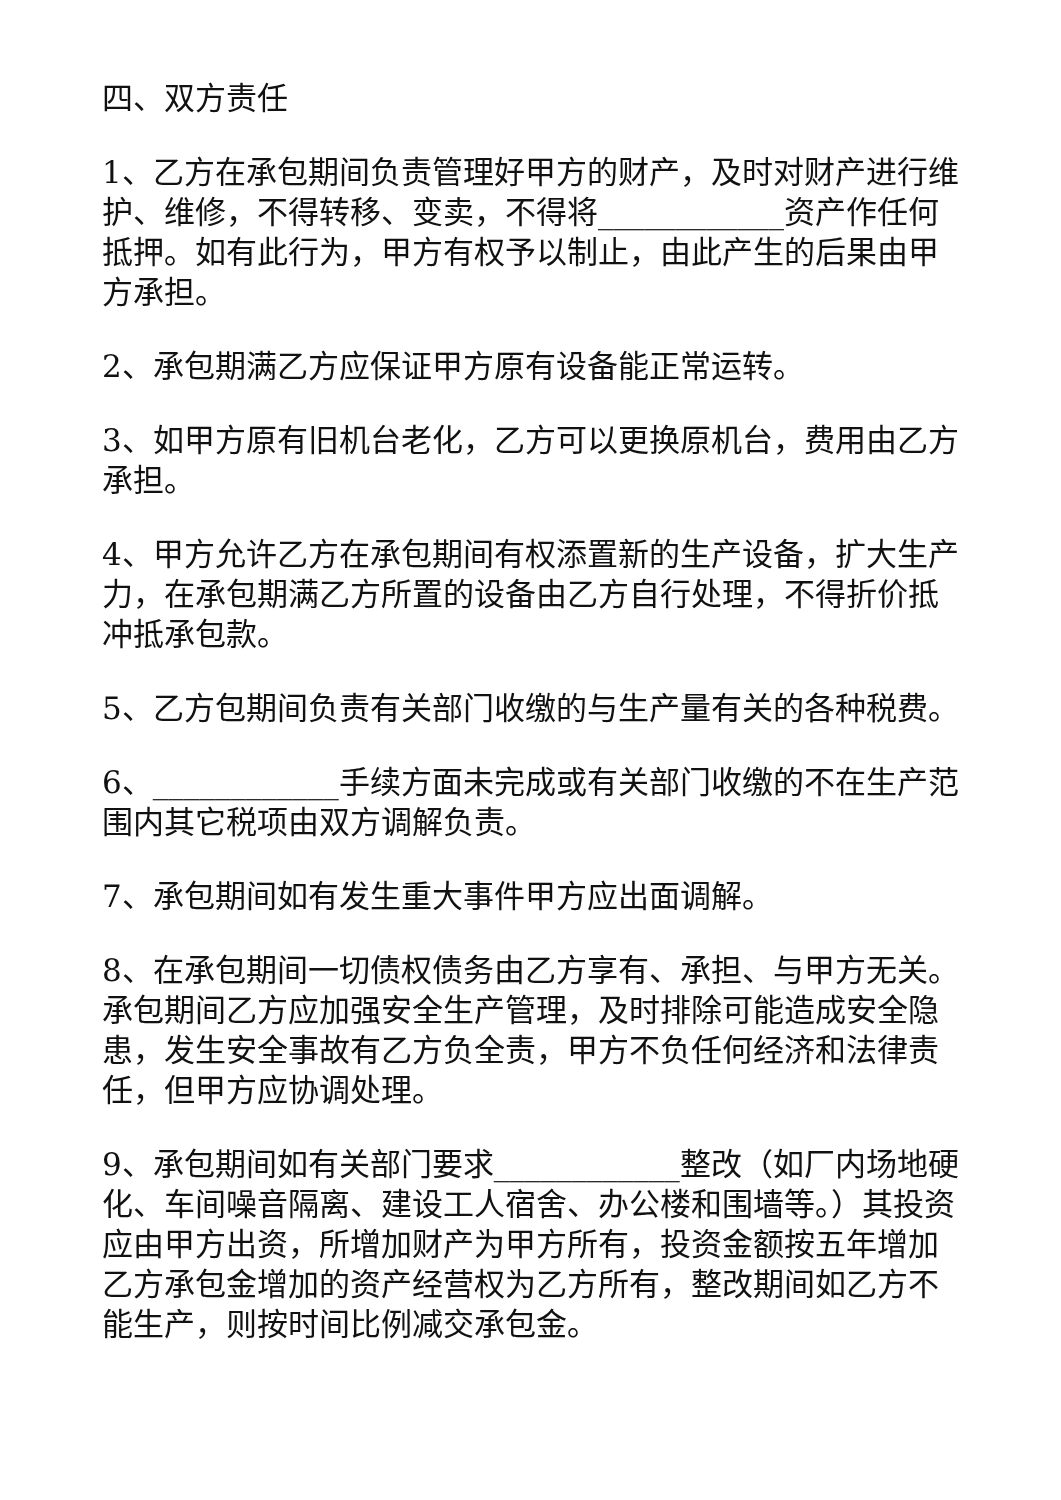四、双方责任
1、乙方在承包期间负责管理好甲方的财产，及时对财产进行维护、维修，不得转移、变卖，不得将____________资产作任何抵押。如有此行为，甲方有权予以制止，由此产生的后果由甲方承担。
2、承包期满乙方应保证甲方原有设备能正常运转。
3、如甲方原有旧机台老化，乙方可以更换原机台，费用由乙方承担。
4、甲方允许乙方在承包期间有权添置新的生产设备，扩大生产力，在承包期满乙方所置的设备由乙方自行处理，不得折价抵冲抵承包款。
5、乙方包期间负责有关部门收缴的与生产量有关的各种税费。
6、____________手续方面未完成或有关部门收缴的不在生产范围内其它税项由双方调解负责。
7、承包期间如有发生重大事件甲方应出面调解。
8、在承包期间一切债权债务由乙方享有、承担、与甲方无关。承包期间乙方应加强安全生产管理，及时排除可能造成安全隐患，发生安全事故有乙方负全责，甲方不负任何经济和法律责任，但甲方应协调处理。
9、承包期间如有关部门要求____________整改（如厂内场地硬化、车间噪音隔离、建设工人宿舍、办公楼和围墙等。）其投资应由甲方出资，所增加财产为甲方所有，投资金额按五年增加乙方承包金增加的资产经营权为乙方所有，整改期间如乙方不能生产，则按时间比例减交承包金。